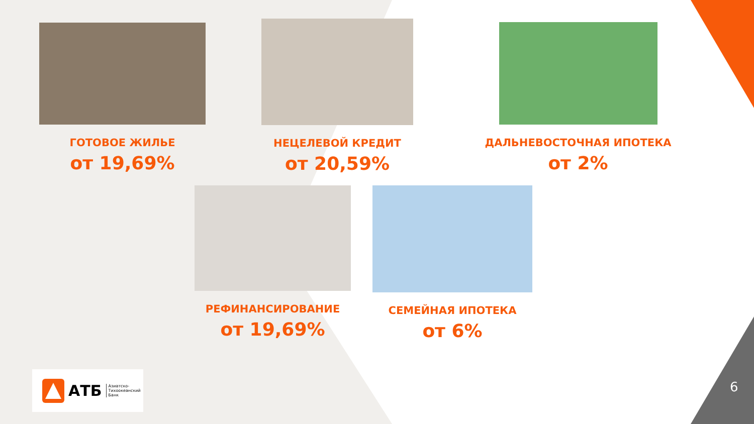ГОТОВОЕ ЖИЛЬЕ
от 19,69%
НЕЦЕЛЕВОЙ КРЕДИТ
от 20,59%
ДАЛЬНЕВОСТОЧНАЯ ИПОТЕКА
от 2%
РЕФИНАНСИРОВАНИЕ
от 19,69%
СЕМЕЙНАЯ ИПОТЕКА
от 6%
АТБ Азиатско-
Тихоокеанский
Банк
6